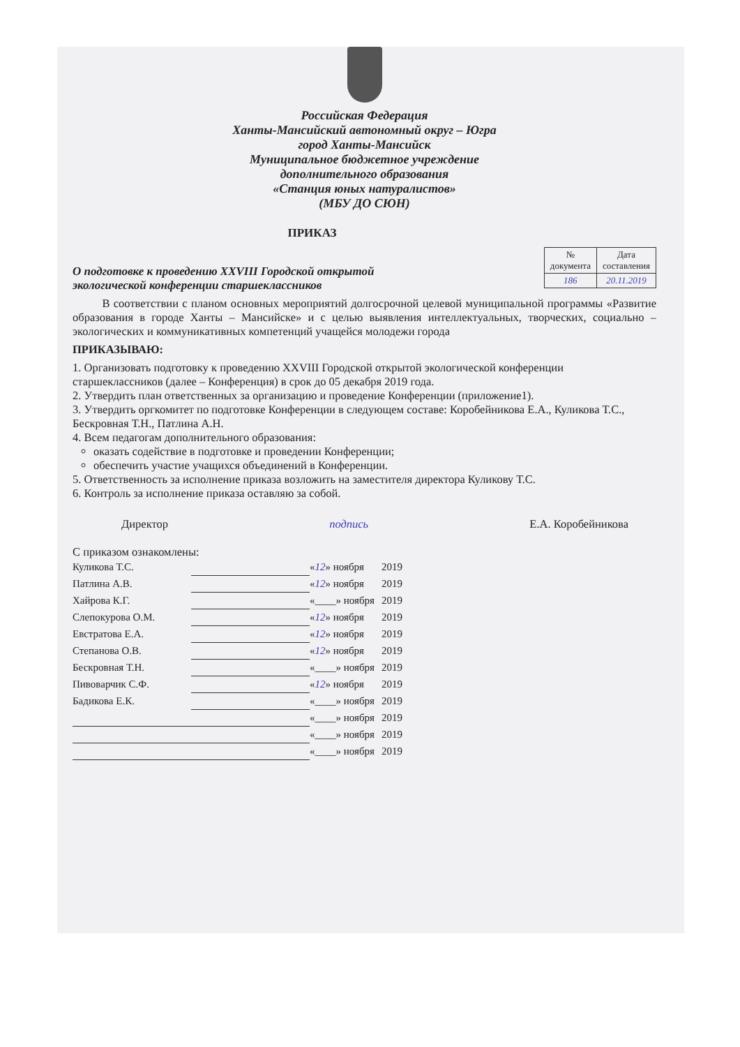Российская Федерация
Ханты-Мансийский автономный округ – Югра
город Ханты-Мансийск
Муниципальное бюджетное учреждение
дополнительного образования
«Станция юных натуралистов»
(МБУ ДО СЮН)
ПРИКАЗ
О подготовке к проведению XXVIII Городской открытой
экологической конференции старшеклассников
| № документа | Дата составления |
| --- | --- |
| 186 | 20.11.2019 |
В соответствии с планом основных мероприятий долгосрочной целевой муниципальной программы «Развитие образования в городе Ханты – Мансийске» и с целью выявления интеллектуальных, творческих, социально – экологических и коммуникативных компетенций учащейся молодежи города
ПРИКАЗЫВАЮ:
1. Организовать подготовку к проведению XXVIII Городской открытой экологической конференции старшеклассников (далее – Конференция) в срок до 05 декабря 2019 года.
2. Утвердить план ответственных за организацию и проведение Конференции (приложение1).
3. Утвердить оргкомитет по подготовке Конференции в следующем составе: Коробейникова Е.А., Куликова Т.С., Бескровная Т.Н., Патлина А.Н.
4. Всем педагогам дополнительного образования:
оказать содействие в подготовке и проведении Конференции;
обеспечить участие учащихся объединений в Конференции.
5. Ответственность за исполнение приказа возложить на заместителя директора Куликову Т.С.
6. Контроль за исполнение приказа оставляю за собой.
Директор подпись Е.А. Коробейникова
С приказом ознакомлены:
| Куликова Т.С. | | « 12 » ноября | 2019 |
| Патлина А.В. | | « 12 » ноября | 2019 |
| Хайрова К.Г. | | «____» ноября | 2019 |
| Слепокурова О.М. | | « 12 » ноября | 2019 |
| Евстратова Е.А. | | « 12 » ноября | 2019 |
| Степанова О.В. | | « 12 » ноября | 2019 |
| Бескровная Т.Н. | | «____» ноября | 2019 |
| Пивоварчик С.Ф. | | « 12 » ноября | 2019 |
| Бадикова Е.К. | | «____» ноября | 2019 |
| | | «____» ноября | 2019 |
| | | «____» ноября | 2019 |
| | | «____» ноября | 2019 |